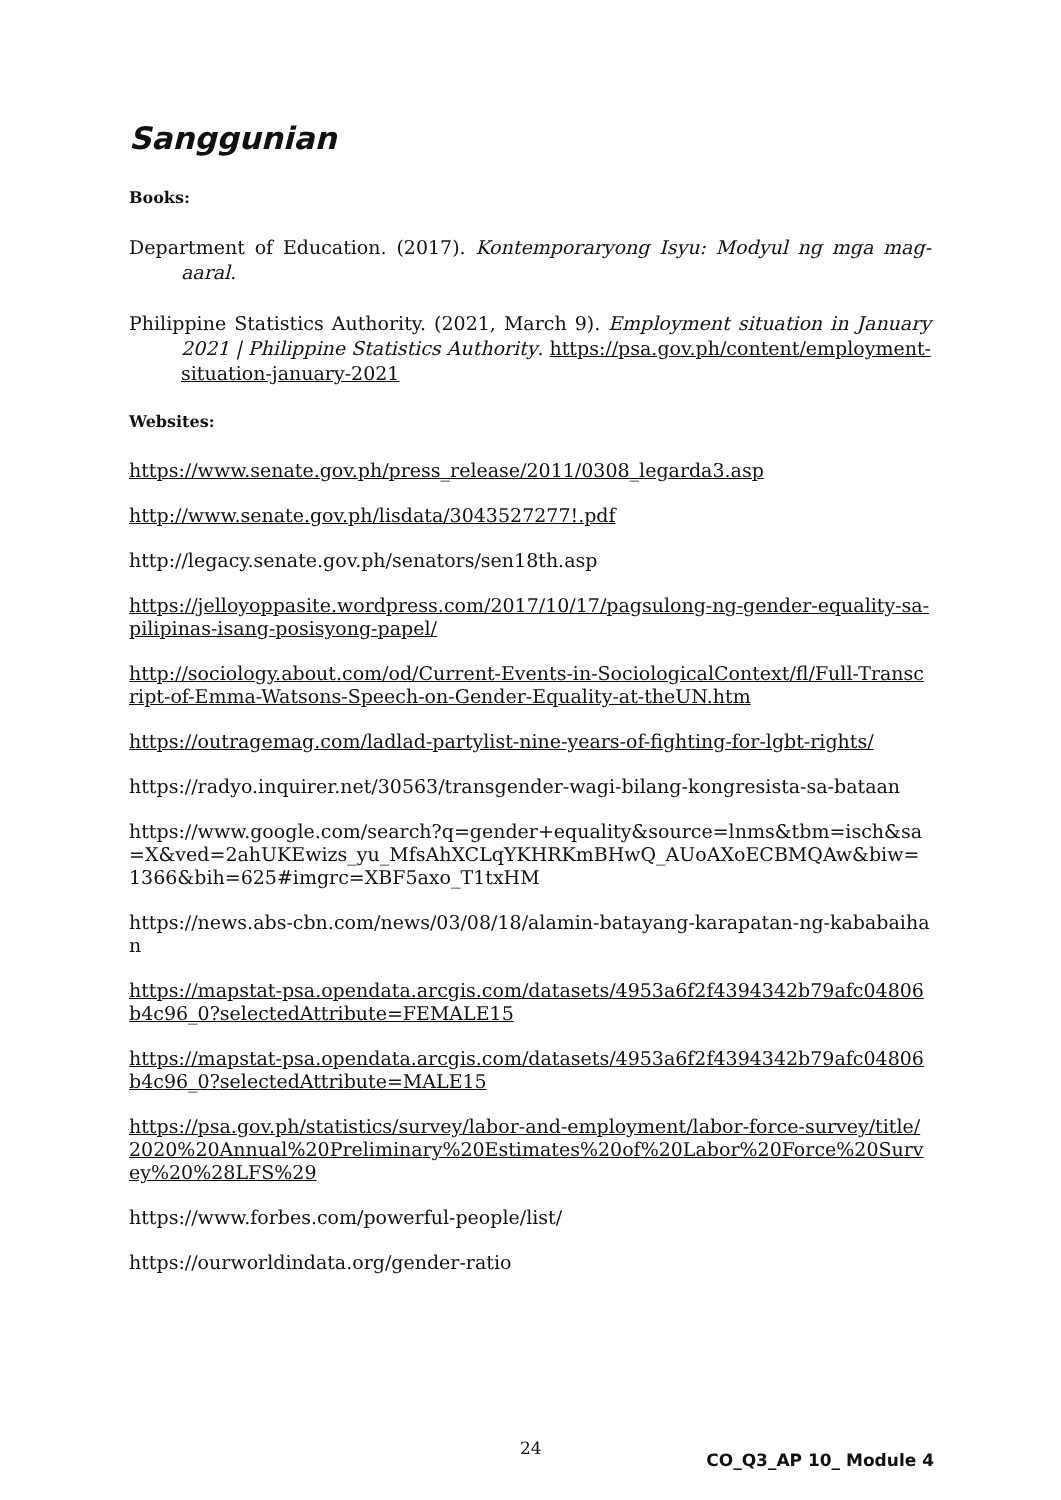Sanggunian
Books:
Department of Education. (2017). Kontemporaryong Isyu: Modyul ng mga mag-aaral.
Philippine Statistics Authority. (2021, March 9). Employment situation in January 2021 | Philippine Statistics Authority. https://psa.gov.ph/content/employment-situation-january-2021
Websites:
https://www.senate.gov.ph/press_release/2011/0308_legarda3.asp
http://www.senate.gov.ph/lisdata/3043527277!.pdf
http://legacy.senate.gov.ph/senators/sen18th.asp
https://jelloyoppasite.wordpress.com/2017/10/17/pagsulong-ng-gender-equality-sa-pilipinas-isang-posisyong-papel/
http://sociology.about.com/od/Current-Events-in-SociologicalContext/fl/Full-Transcript-of-Emma-Watsons-Speech-on-Gender-Equality-at-theUN.htm
https://outragemag.com/ladlad-partylist-nine-years-of-fighting-for-lgbt-rights/
https://radyo.inquirer.net/30563/transgender-wagi-bilang-kongresista-sa-bataan
https://www.google.com/search?q=gender+equality&source=lnms&tbm=isch&sa=X&ved=2ahUKEwizs_yu_MfsAhXCLqYKHRKmBHwQ_AUoAXoECBMQAw&biw=1366&bih=625#imgrc=XBF5axo_T1txHM
https://news.abs-cbn.com/news/03/08/18/alamin-batayang-karapatan-ng-kababaihan
https://mapstat-psa.opendata.arcgis.com/datasets/4953a6f2f4394342b79afc04806b4c96_0?selectedAttribute=FEMALE15
https://mapstat-psa.opendata.arcgis.com/datasets/4953a6f2f4394342b79afc04806b4c96_0?selectedAttribute=MALE15
https://psa.gov.ph/statistics/survey/labor-and-employment/labor-force-survey/title/2020%20Annual%20Preliminary%20Estimates%20of%20Labor%20Force%20Survey%20%28LFS%29
https://www.forbes.com/powerful-people/list/
https://ourworldindata.org/gender-ratio
24
CO_Q3_AP 10_ Module 4